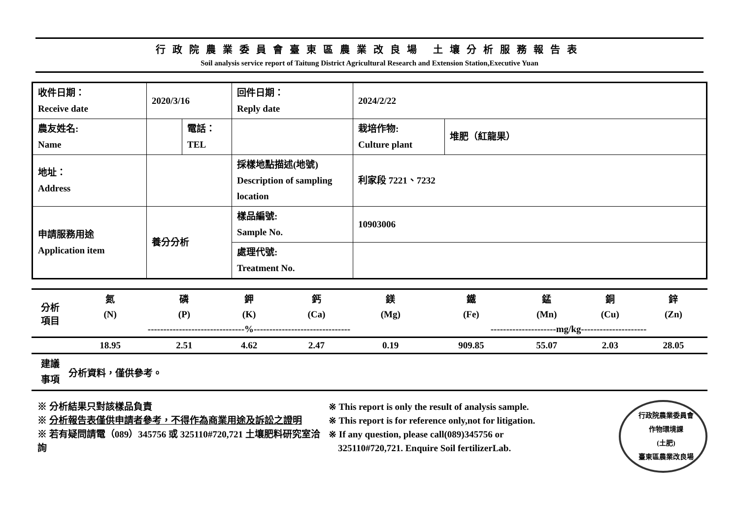行政院農業委員會臺東區農業改良場 土壤分析服務報告表
Soil analysis service report of Taitung District Agricultural Research and Extension Station,Executive Yuan
| 收件日期： Receive date | 2020/3/16 | | 回件日期： Reply date | 2024/2/22 | |
| 農友姓名: Name | | 電話： TEL | | 栽培作物: Culture plant | 堆肥（紅龍果） |
| 地址： Address | | | 採樣地點描述(地號) Description of sampling location | 利家段 7221、7232 | |
| 申請服務用途 Application item | 養分分析 | | 樣品編號: Sample No. | 10903006 | |
| | | | 處理代號: Treatment No. | | |
| 分析 項目 | 氮 | 磷 | 鉀 | 鈣 | 鎂 | 鐵 | 錳 | 銅 | 鋅 |
| | (N) | (P) | (K) | (Ca) | (Mg) | (Fe) | (Mn) | (Cu) | (Zn) |
| | -------------------------------%------------------------------- | | | | | ---------------------mg/kg--------------------- | | | |
| | 18.95 | 2.51 | 4.62 | 2.47 | 0.19 | 909.85 | 55.07 | 2.03 | 28.05 |
| 建議 事項 | 分析資料，僅供參考。 | | | | | | | | |
※ 分析結果只對該樣品負責
※ 分析報告表僅供申請者參考，不得作為商業用途及訴訟之證明
※ 若有疑問請電（089）345756 或 325110#720,721 土壤肥料研究室洽詢
※ This report is only the result of analysis sample.
※ This report is for reference only,not for litigation.
※ If any question, please call(089)345756 or
325110#720,721. Enquire Soil fertilizerLab.
行政院農業委員會
作物環境課
(土肥)
臺東區農業改良場